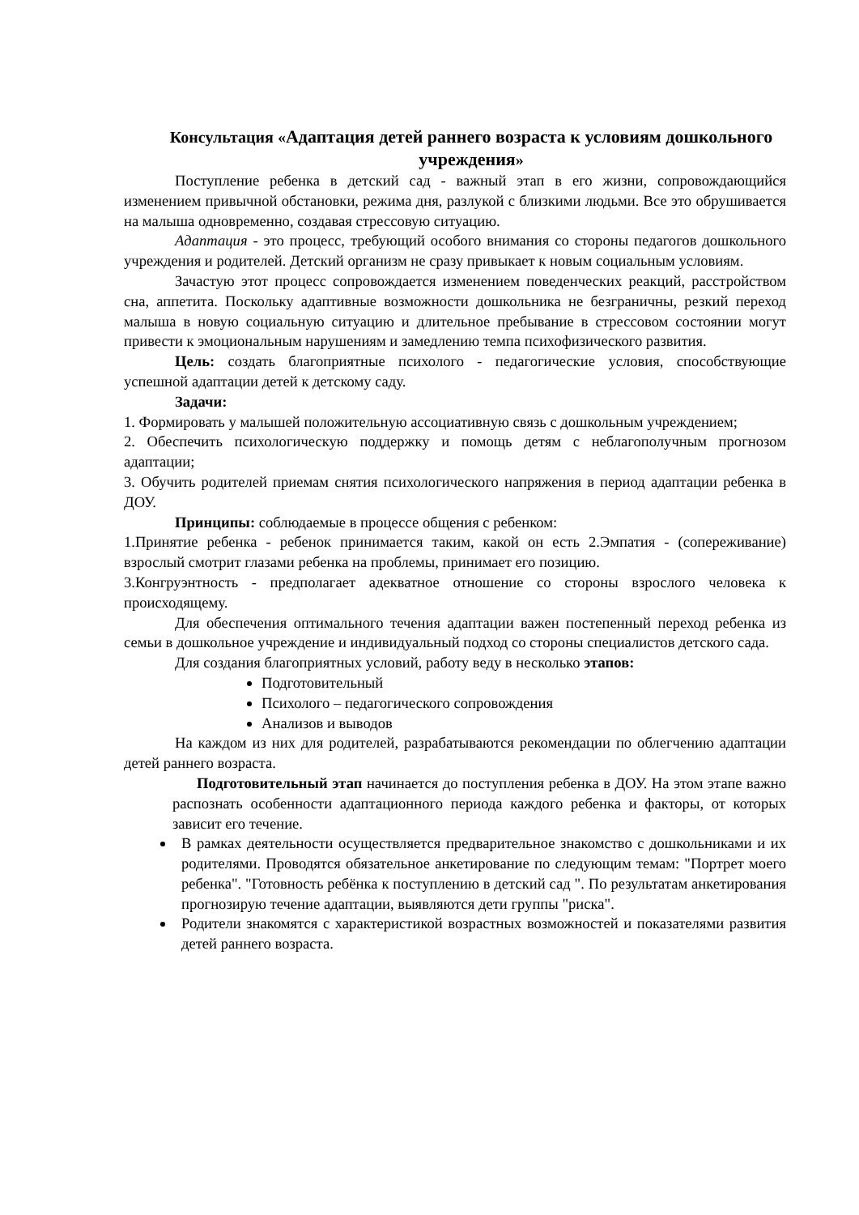Консультация «Адаптация детей раннего возраста к условиям дошкольного учреждения»
Поступление ребенка в детский сад - важный этап в его жизни, сопровождающийся изменением привычной обстановки, режима дня, разлукой с близкими людьми. Все это обрушивается на малыша одновременно, создавая стрессовую ситуацию.
Адаптация - это процесс, требующий особого внимания со стороны педагогов дошкольного учреждения и родителей. Детский организм не сразу привыкает к новым социальным условиям.
Зачастую этот процесс сопровождается изменением поведенческих реакций, расстройством сна, аппетита. Поскольку адаптивные возможности дошкольника не безграничны, резкий переход малыша в новую социальную ситуацию и длительное пребывание в стрессовом состоянии могут привести к эмоциональным нарушениям и замедлению темпа психофизического развития.
Цель: создать благоприятные психолого - педагогические условия, способствующие успешной адаптации детей к детскому саду.
Задачи:
1. Формировать у малышей положительную ассоциативную связь с дошкольным учреждением;
2. Обеспечить психологическую поддержку и помощь детям с неблагополучным прогнозом адаптации;
3. Обучить родителей приемам снятия психологического напряжения в период адаптации ребенка в ДОУ.
Принципы: соблюдаемые в процессе общения с ребенком:
1.Принятие ребенка - ребенок принимается таким, какой он есть 2.Эмпатия - (сопереживание) взрослый смотрит глазами ребенка на проблемы, принимает его позицию.
3.Конгруэнтность - предполагает адекватное отношение со стороны взрослого человека к происходящему.
Для обеспечения оптимального течения адаптации важен постепенный переход ребенка из семьи в дошкольное учреждение и индивидуальный подход со стороны специалистов детского сада.
Для создания благоприятных условий, работу веду в несколько этапов:
Подготовительный
Психолого – педагогического сопровождения
Анализов и выводов
На каждом из них для родителей, разрабатываются рекомендации по облегчению адаптации детей раннего возраста.
Подготовительный этап начинается до поступления ребенка в ДОУ. На этом этапе важно распознать особенности адаптационного периода каждого ребенка и факторы, от которых зависит его течение.
В рамках деятельности осуществляется предварительное знакомство с дошкольниками и их родителями. Проводятся обязательное анкетирование по следующим темам: "Портрет моего ребенка". "Готовность ребёнка к поступлению в детский сад ". По результатам анкетирования прогнозирую течение адаптации, выявляются дети группы "риска".
Родители знакомятся с характеристикой возрастных возможностей и показателями развития детей раннего возраста.